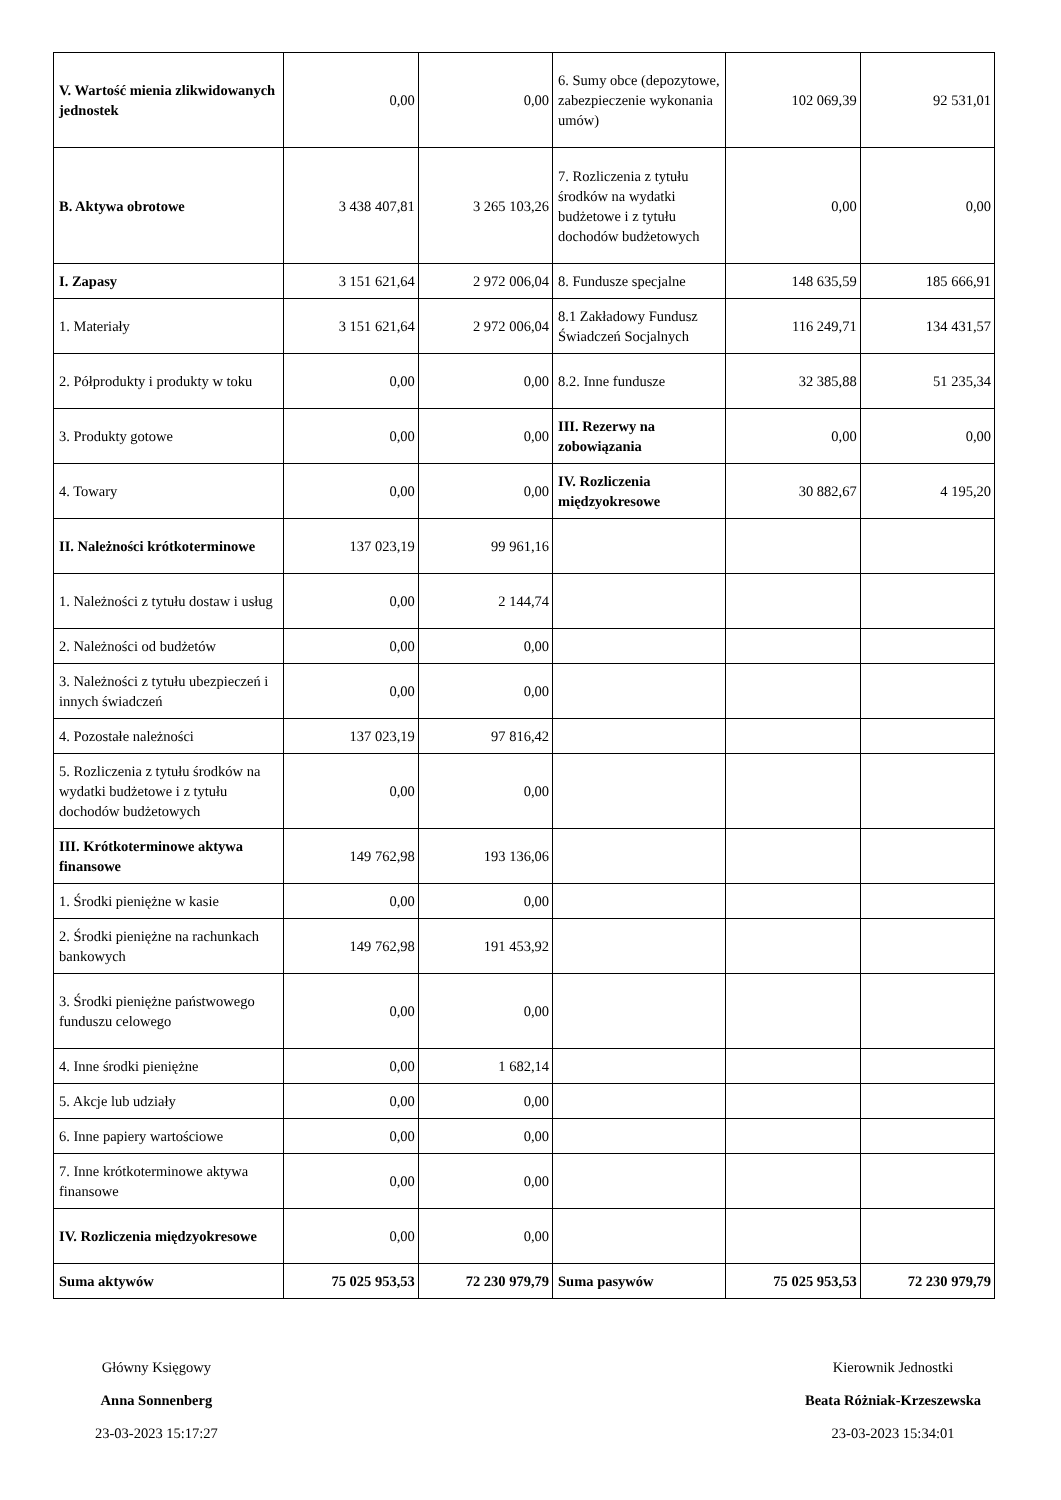| V. Wartość mienia zlikwidowanych jednostek | 0,00 | 0,00 | 6. Sumy obce (depozytowe, zabezpieczenie wykonania umów) | 102 069,39 | 92 531,01 |
| B. Aktywa obrotowe | 3 438 407,81 | 3 265 103,26 | 7. Rozliczenia z tytułu środków na wydatki budżetowe i z tytułu dochodów budżetowych | 0,00 | 0,00 |
| I. Zapasy | 3 151 621,64 | 2 972 006,04 | 8. Fundusze specjalne | 148 635,59 | 185 666,91 |
| 1. Materiały | 3 151 621,64 | 2 972 006,04 | 8.1 Zakładowy Fundusz Świadczeń Socjalnych | 116 249,71 | 134 431,57 |
| 2. Półprodukty i produkty w toku | 0,00 | 0,00 | 8.2. Inne fundusze | 32 385,88 | 51 235,34 |
| 3. Produkty gotowe | 0,00 | 0,00 | III. Rezerwy na zobowiązania | 0,00 | 0,00 |
| 4. Towary | 0,00 | 0,00 | IV. Rozliczenia międzyokresowe | 30 882,67 | 4 195,20 |
| II. Należności krótkoterminowe | 137 023,19 | 99 961,16 | | | |
| 1. Należności z tytułu dostaw i usług | 0,00 | 2 144,74 | | | |
| 2. Należności od budżetów | 0,00 | 0,00 | | | |
| 3. Należności z tytułu ubezpieczeń i innych świadczeń | 0,00 | 0,00 | | | |
| 4. Pozostałe należności | 137 023,19 | 97 816,42 | | | |
| 5. Rozliczenia z tytułu środków na wydatki budżetowe i z tytułu dochodów budżetowych | 0,00 | 0,00 | | | |
| III. Krótkoterminowe aktywa finansowe | 149 762,98 | 193 136,06 | | | |
| 1. Środki pieniężne w kasie | 0,00 | 0,00 | | | |
| 2. Środki pieniężne na rachunkach bankowych | 149 762,98 | 191 453,92 | | | |
| 3. Środki pieniężne państwowego funduszu celowego | 0,00 | 0,00 | | | |
| 4. Inne środki pieniężne | 0,00 | 1 682,14 | | | |
| 5. Akcje lub udziały | 0,00 | 0,00 | | | |
| 6. Inne papiery wartościowe | 0,00 | 0,00 | | | |
| 7. Inne krótkoterminowe aktywa finansowe | 0,00 | 0,00 | | | |
| IV. Rozliczenia międzyokresowe | 0,00 | 0,00 | | | |
| Suma aktywów | 75 025 953,53 | 72 230 979,79 | Suma pasywów | 75 025 953,53 | 72 230 979,79 |
Główny Księgowy
Anna Sonnenberg
23-03-2023 15:17:27
Kierownik Jednostki
Beata Różniak-Krzeszewska
23-03-2023 15:34:01